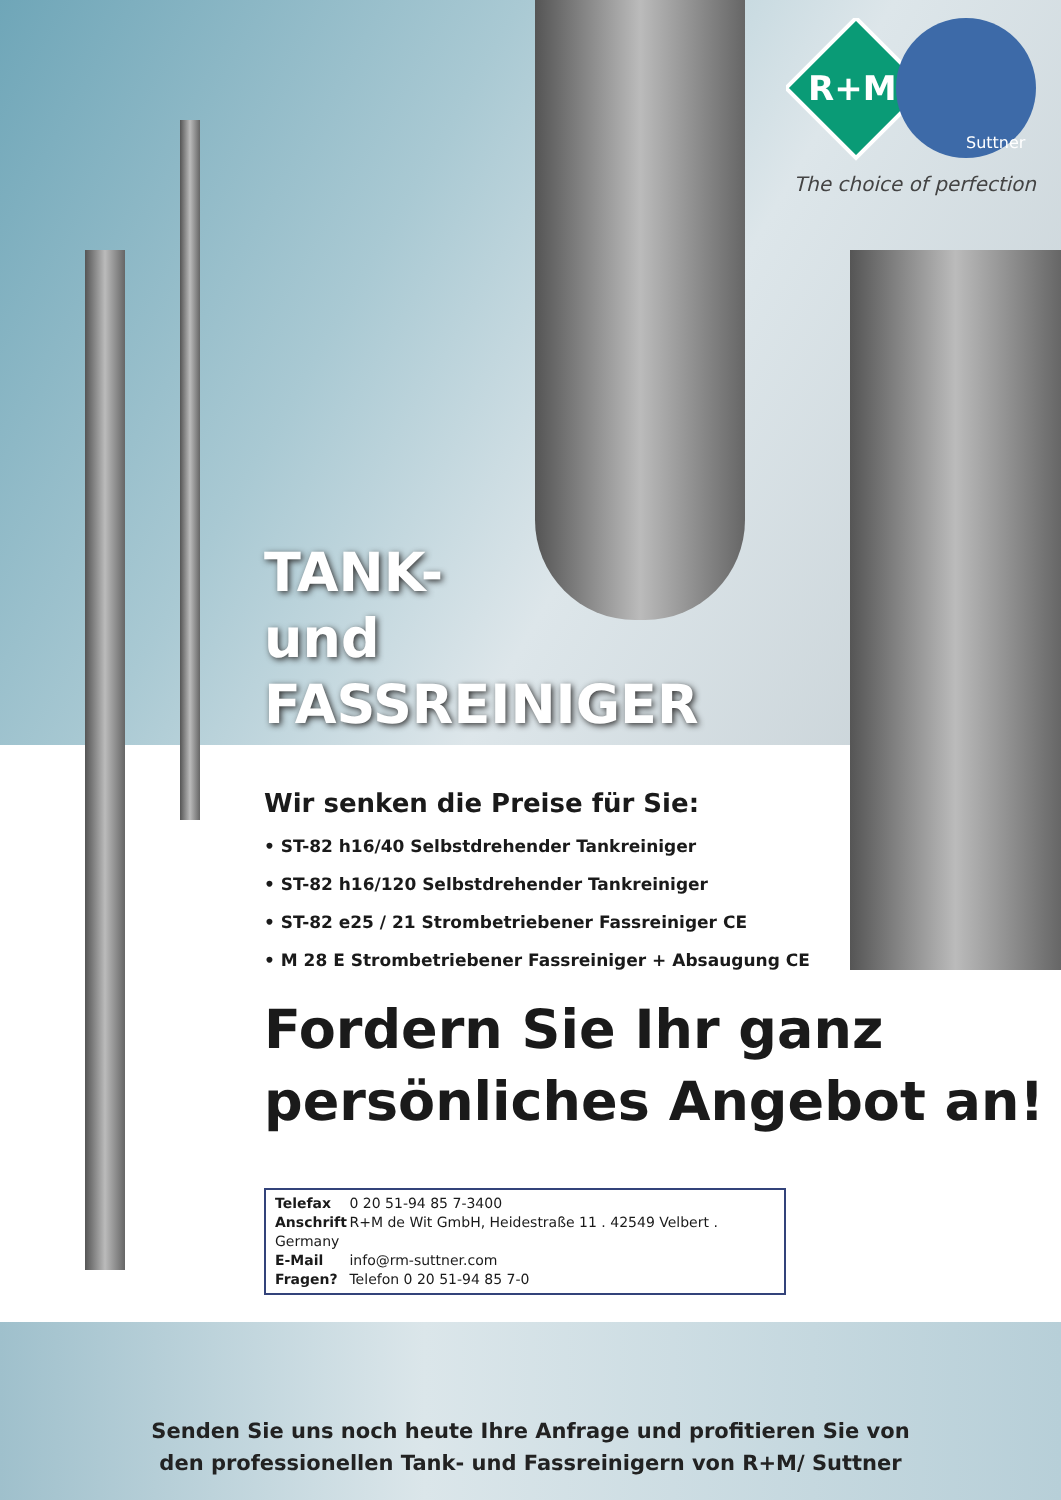R+M
Suttner
The choice of perfection
TANK-
und
FASSREINIGER
Wir senken die Preise für Sie:
• ST-82 h16/40 Selbstdrehender Tankreiniger
• ST-82 h16/120 Selbstdrehender Tankreiniger
• ST-82 e25 / 21 Strombetriebener Fassreiniger CE
• M 28 E Strombetriebener Fassreiniger + Absaugung CE
Fordern Sie Ihr ganz
persönliches Angebot an!
Telefax 0 20 51-94 85 7-3400
Anschrift R+M de Wit GmbH, Heidestraße 11 . 42549 Velbert . Germany
E-Mail info@rm-suttner.com
Fragen? Telefon 0 20 51-94 85 7-0
Senden Sie uns noch heute Ihre Anfrage und profitieren Sie von
den professionellen Tank- und Fassreinigern von R+M/ Suttner